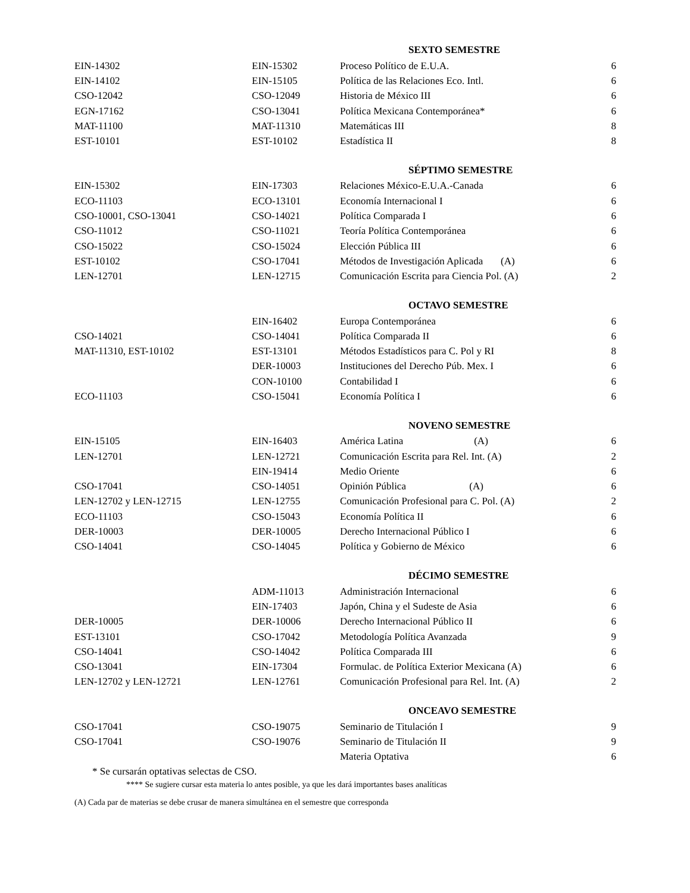| | | SEXTO SEMESTRE | |
| EIN-14302 | EIN-15302 | Proceso Político de E.U.A. | 6 |
| EIN-14102 | EIN-15105 | Política de las Relaciones Eco. Intl. | 6 |
| CSO-12042 | CSO-12049 | Historia de México III | 6 |
| EGN-17162 | CSO-13041 | Política Mexicana Contemporánea* | 6 |
| MAT-11100 | MAT-11310 | Matemáticas III | 8 |
| EST-10101 | EST-10102 | Estadística II | 8 |
| | | SÉPTIMO SEMESTRE | |
| EIN-15302 | EIN-17303 | Relaciones México-E.U.A.-Canada | 6 |
| ECO-11103 | ECO-13101 | Economía Internacional I | 6 |
| CSO-10001, CSO-13041 | CSO-14021 | Política Comparada I | 6 |
| CSO-11012 | CSO-11021 | Teoría Política Contemporánea | 6 |
| CSO-15022 | CSO-15024 | Elección Pública III | 6 |
| EST-10102 | CSO-17041 | Métodos de Investigación Aplicada (A) | 6 |
| LEN-12701 | LEN-12715 | Comunicación Escrita para Ciencia Pol. (A) | 2 |
| | | OCTAVO SEMESTRE | |
| | EIN-16402 | Europa Contemporánea | 6 |
| CSO-14021 | CSO-14041 | Política Comparada II | 6 |
| MAT-11310, EST-10102 | EST-13101 | Métodos Estadísticos para C. Pol y RI | 8 |
| | DER-10003 | Instituciones del Derecho Púb. Mex. I | 6 |
| | CON-10100 | Contabilidad I | 6 |
| ECO-11103 | CSO-15041 | Economía Política I | 6 |
| | | NOVENO SEMESTRE | |
| EIN-15105 | EIN-16403 | América Latina (A) | 6 |
| LEN-12701 | LEN-12721 | Comunicación Escrita para Rel. Int. (A) | 2 |
| | EIN-19414 | Medio Oriente | 6 |
| CSO-17041 | CSO-14051 | Opinión Pública (A) | 6 |
| LEN-12702 y LEN-12715 | LEN-12755 | Comunicación Profesional para C. Pol. (A) | 2 |
| ECO-11103 | CSO-15043 | Economía Política II | 6 |
| DER-10003 | DER-10005 | Derecho Internacional Público I | 6 |
| CSO-14041 | CSO-14045 | Política y Gobierno de México | 6 |
| | | DÉCIMO SEMESTRE | |
| | ADM-11013 | Administración Internacional | 6 |
| | EIN-17403 | Japón, China y el Sudeste de Asia | 6 |
| DER-10005 | DER-10006 | Derecho Internacional Público II | 6 |
| EST-13101 | CSO-17042 | Metodología Política Avanzada | 9 |
| CSO-14041 | CSO-14042 | Política Comparada III | 6 |
| CSO-13041 | EIN-17304 | Formulac. de Política Exterior Mexicana (A) | 6 |
| LEN-12702 y LEN-12721 | LEN-12761 | Comunicación Profesional para Rel. Int. (A) | 2 |
| | | ONCEAVO SEMESTRE | |
| CSO-17041 | CSO-19075 | Seminario de Titulación I | 9 |
| CSO-17041 | CSO-19076 | Seminario de Titulación II | 9 |
| | | Materia Optativa | 6 |
* Se cursarán optativas selectas de CSO.
**** Se sugiere cursar esta materia lo antes posible, ya que les dará importantes bases analíticas
(A) Cada par de materias se debe crusar de manera simultánea en el semestre que corresponda